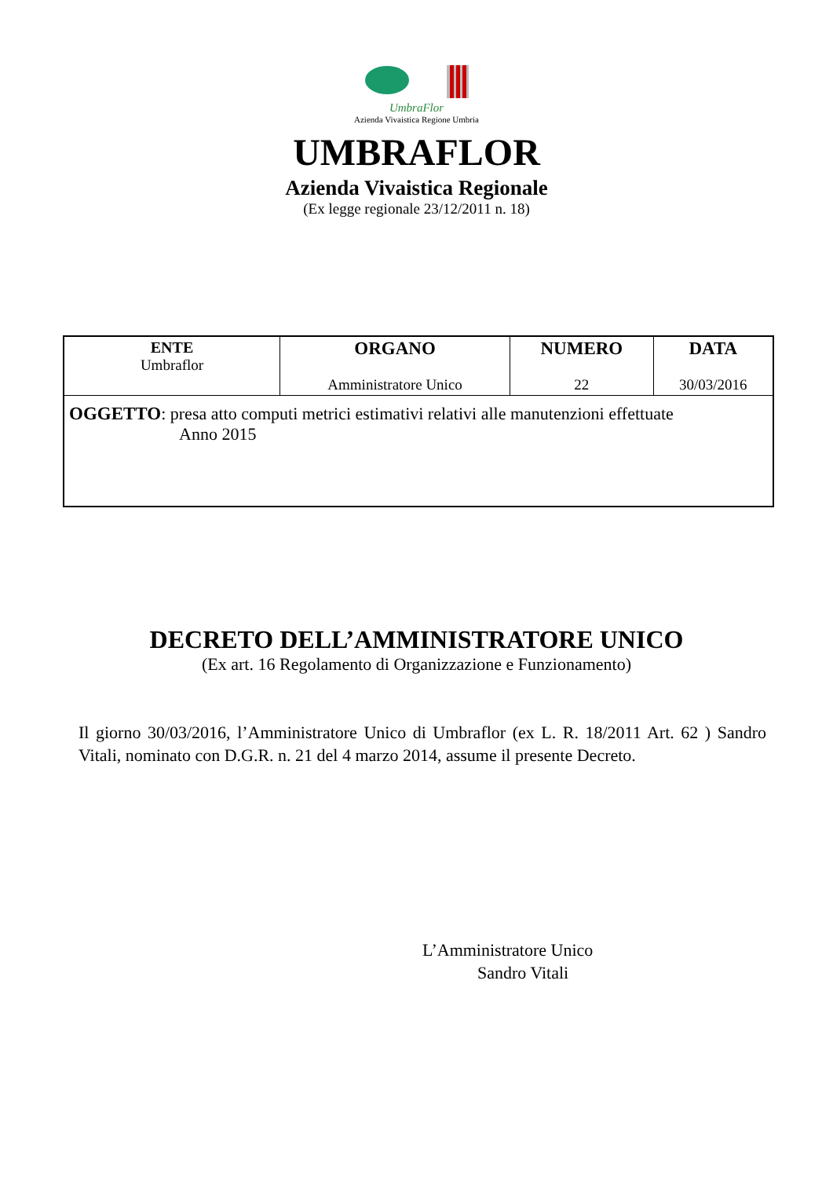UmbraFlor
Azienda Vivaistica Regione Umbria
UMBRAFLOR
Azienda Vivaistica Regionale
(Ex legge regionale 23/12/2011 n. 18)
| ENTE Umbraflor | ORGANO Amministratore Unico | NUMERO 22 | DATA 30/03/2016 |
| OGGETTO : presa atto computi metrici estimativi relativi alle manutenzioni effettuate Anno 2015 | | | |
DECRETO DELL’AMMINISTRATORE UNICO
(Ex art. 16 Regolamento di Organizzazione e Funzionamento)
Il giorno 30/03/2016, l’Amministratore Unico di Umbraflor (ex L. R. 18/2011 Art. 62 ) Sandro Vitali, nominato con D.G.R. n. 21 del 4 marzo 2014, assume il presente Decreto.
L’Amministratore Unico
Sandro Vitali